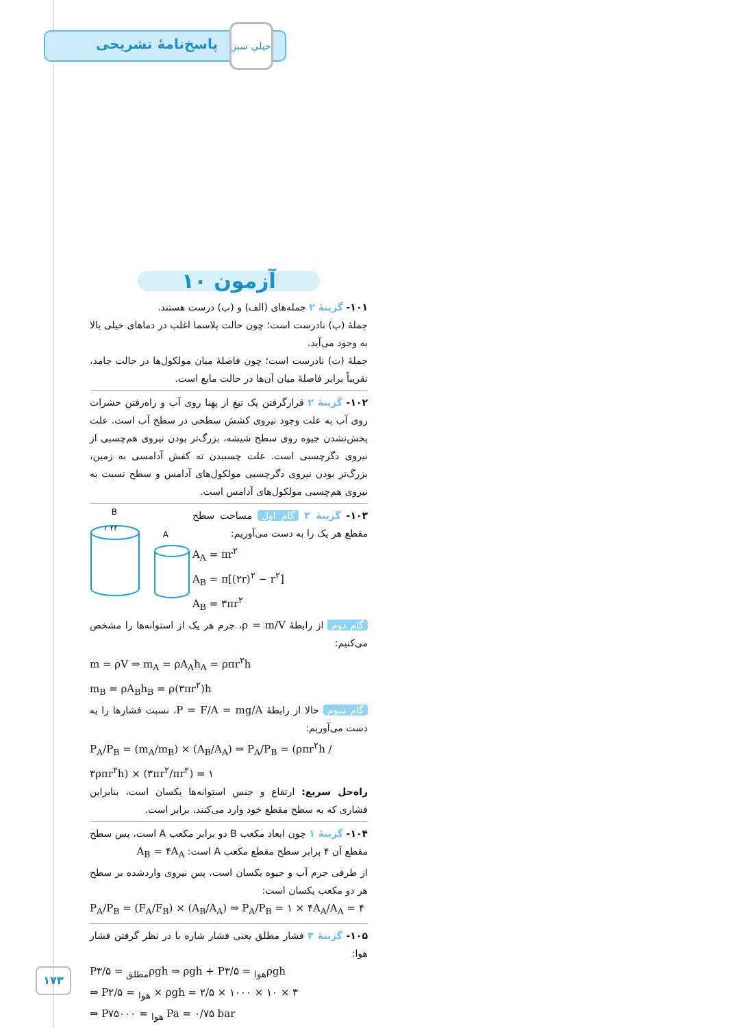پاسخ‌نامهٔ تشریحی
خیلی سبز
آزمون ۱۰
۱۰۱- گزینهٔ ۲ جمله‌های (الف) و (ب) درست هستند.
جملهٔ (پ) نادرست است؛ چون حالت پلاسما اغلب در دماهای خیلی بالا به وجود می‌آید.
جملهٔ (ت) نادرست است؛ چون فاصلهٔ میان مولکول‌ها در حالت جامد، تقریباً برابر فاصلهٔ میان آن‌ها در حالت مایع است.
۱۰۲- گزینهٔ ۲ قرارگرفتن یک تیغ از پهنا روی آب و راه‌رفتن حشرات روی آب به علت وجود نیروی کشش سطحی در سطح آب است. علت پخش‌نشدن جیوه روی سطح شیشه، بزرگ‌تر بودن نیروی هم‌چسبی از نیروی دگرچسبی است. علت چسبیدن ته کفش آدامسی به زمین، بزرگ‌تر بودن نیروی دگرچسبی مولکول‌های آدامس و سطح نسبت به نیروی هم‌چسبی مولکول‌های آدامس است.
B
A
r ۲r
۱۰۳- گزینهٔ ۳ گام اول مساحت سطح مقطع هر یک را به دست می‌آوریم:
A<sub>A</sub> = πr<sup>۲</sup>
A<sub>B</sub> = π[(۲r)<sup>۲</sup> − r<sup>۲</sup>]
A<sub>B</sub> = ۳πr<sup>۲</sup>
گام دوم از رابطهٔ ρ = m/V، جرم هر یک از استوانه‌ها را مشخص می‌کنیم:
m = ρV ⇒ m<sub>A</sub> = ρA<sub>A</sub>h<sub>A</sub> = ρπr<sup>۲</sup>h
m<sub>B</sub> = ρA<sub>B</sub>h<sub>B</sub> = ρ(۳πr<sup>۲</sup>)h
گام سوم حالا از رابطهٔ P = F/A = mg/A، نسبت فشارها را به دست می‌آوریم:
P<sub>A</sub>/P<sub>B</sub> = (m<sub>A</sub>/m<sub>B</sub>) × (A<sub>B</sub>/A<sub>A</sub>) ⇒ P<sub>A</sub>/P<sub>B</sub> = (ρπr<sup>۲</sup>h / ۳ρπr<sup>۲</sup>h) × (۳πr<sup>۲</sup>/πr<sup>۲</sup>) = ۱
راه‌حل سریع: ارتفاع و جنس استوانه‌ها یکسان است، بنابراین فشاری که به سطح مقطع خود وارد می‌کنند، برابر است.
۱۰۴- گزینهٔ ۱ چون ابعاد مکعب B دو برابر مکعب A است، پس سطح مقطع آن ۴ برابر سطح مقطع مکعب A است: A<sub>B</sub> = ۴A<sub>A</sub>
از طرفی جرم آب و جیوه یکسان است، پس نیروی واردشده بر سطح هر دو مکعب یکسان است:
P<sub>A</sub>/P<sub>B</sub> = (F<sub>A</sub>/F<sub>B</sub>) × (A<sub>B</sub>/A<sub>A</sub>) ⇒ P<sub>A</sub>/P<sub>B</sub> = ۱ × ۴A<sub>A</sub>/A<sub>A</sub> = ۴
۱۰۵- گزینهٔ ۳ فشار مطلق یعنی فشار شاره با در نظر گرفتن فشار هوا:
P<sub>مطلق</sub> = ۳/۵ρgh ⇒ ρgh + P<sub>هوا</sub> = ۳/۵ρgh
⇒ P<sub>هوا</sub> = ۲/۵ × ρgh = ۲/۵ × ۱۰۰۰ × ۱۰ × ۳
⇒ P<sub>هوا</sub> = ۷۵۰۰۰ Pa = ۰/۷۵ bar
۱۷۳